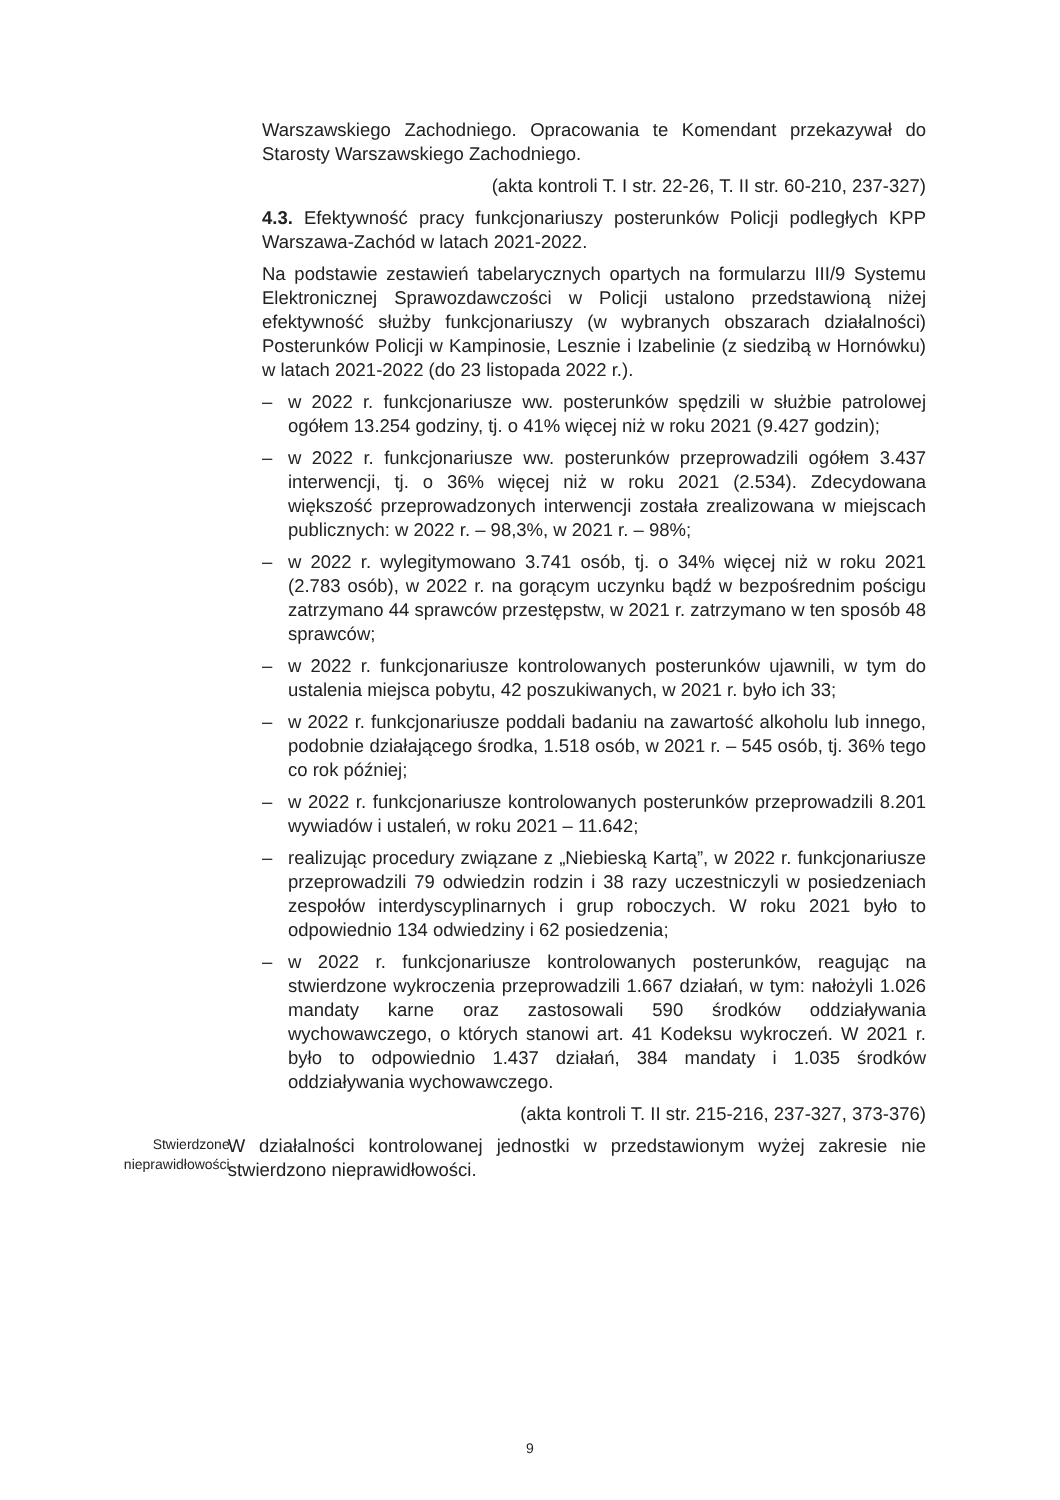Warszawskiego Zachodniego. Opracowania te Komendant przekazywał do Starosty Warszawskiego Zachodniego.
(akta kontroli T. I str. 22-26, T. II str. 60-210, 237-327)
4.3. Efektywność pracy funkcjonariuszy posterunków Policji podległych KPP Warszawa-Zachód w latach 2021-2022.
Na podstawie zestawień tabelarycznych opartych na formularzu III/9 Systemu Elektronicznej Sprawozdawczości w Policji ustalono przedstawioną niżej efektywność służby funkcjonariuszy (w wybranych obszarach działalności) Posterunków Policji w Kampinosie, Lesznie i Izabelinie (z siedzibą w Hornówku) w latach 2021-2022 (do 23 listopada 2022 r.).
– w 2022 r. funkcjonariusze ww. posterunków spędzili w służbie patrolowej ogółem 13.254 godziny, tj. o 41% więcej niż w roku 2021 (9.427 godzin);
– w 2022 r. funkcjonariusze ww. posterunków przeprowadzili ogółem 3.437 interwencji, tj. o 36% więcej niż w roku 2021 (2.534). Zdecydowana większość przeprowadzonych interwencji została zrealizowana w miejscach publicznych: w 2022 r. – 98,3%, w 2021 r. – 98%;
– w 2022 r. wylegitymowano 3.741 osób, tj. o 34% więcej niż w roku 2021 (2.783 osób), w 2022 r. na gorącym uczynku bądź w bezpośrednim pościgu zatrzymano 44 sprawców przestępstw, w 2021 r. zatrzymano w ten sposób 48 sprawców;
– w 2022 r. funkcjonariusze kontrolowanych posterunków ujawnili, w tym do ustalenia miejsca pobytu, 42 poszukiwanych, w 2021 r. było ich 33;
– w 2022 r. funkcjonariusze poddali badaniu na zawartość alkoholu lub innego, podobnie działającego środka, 1.518 osób, w 2021 r. – 545 osób, tj. 36% tego co rok później;
– w 2022 r. funkcjonariusze kontrolowanych posterunków przeprowadzili 8.201 wywiadów i ustaleń, w roku 2021 – 11.642;
– realizując procedury związane z „Niebieską Kartą”, w 2022 r. funkcjonariusze przeprowadzili 79 odwiedzin rodzin i 38 razy uczestniczyli w posiedzeniach zespołów interdyscyplinarnych i grup roboczych. W roku 2021 było to odpowiednio 134 odwiedziny i 62 posiedzenia;
– w 2022 r. funkcjonariusze kontrolowanych posterunków, reagując na stwierdzone wykroczenia przeprowadzili 1.667 działań, w tym: nałożyli 1.026 mandaty karne oraz zastosowali 590 środków oddziaływania wychowawczego, o których stanowi art. 41 Kodeksu wykroczeń. W 2021 r. było to odpowiednio 1.437 działań, 384 mandaty i 1.035 środków oddziaływania wychowawczego.
(akta kontroli T. II str. 215-216, 237-327, 373-376)
Stwierdzone nieprawidłowości
W działalności kontrolowanej jednostki w przedstawionym wyżej zakresie nie stwierdzono nieprawidłowości.
9